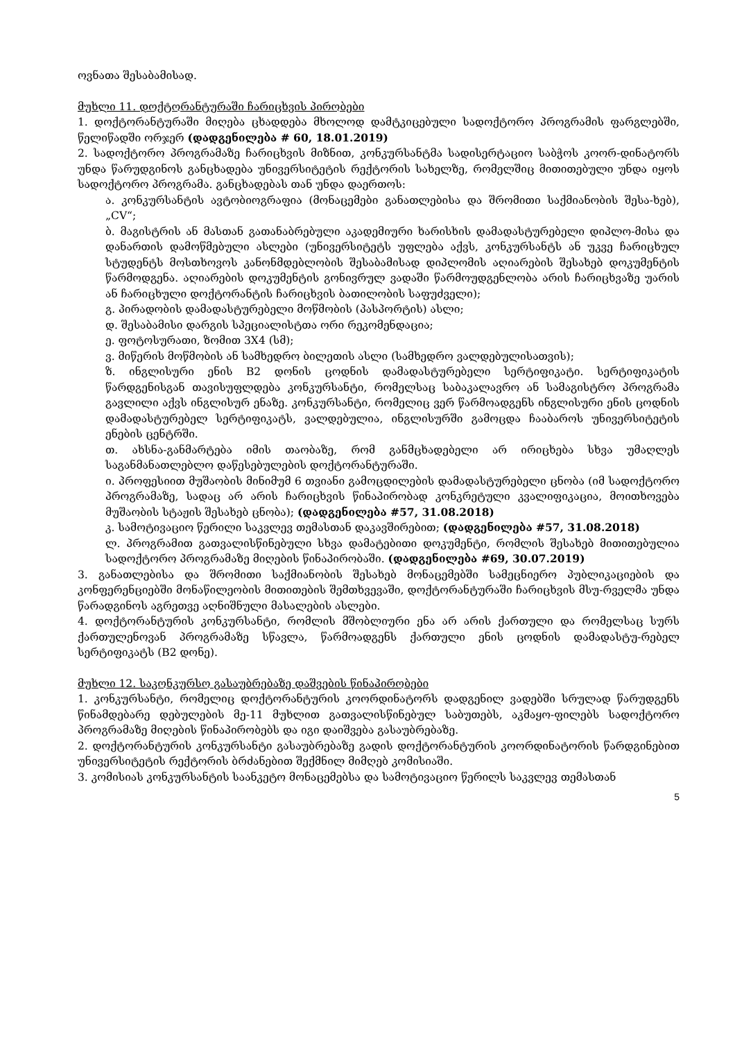ოვნათა შესაბამისად.
მუხლი 11. დოქტორანტურაში ჩარიცხვის პირობები
1. დოქტორანტურაში მიღება ცხადდება მხოლოდ დამტკიცებული სადოქტორო პროგრამის ფარგლებში, წელიწადში ორჯერ (დადგენილება # 60, 18.01.2019)
2. სადოქტორო პროგრამაზე ჩარიცხვის მიზნით, კონკურსანტმა სადისერტაციო საბჭოს კოორ-დინატორს უნდა წარუდგინოს განცხადება უნივერსიტეტის რექტორის სახელზე, რომელშიც მითითებული უნდა იყოს სადოქტორო პროგრამა. განცხადებას თან უნდა დაერთოს:
ა. კონკურსანტის ავტობიოგრაფია (მონაცემები განათლებისა და შრომითი საქმიანობის შესა-ხებ), „CV“;
ბ. მაგისტრის ან მასთან გათანაბრებული აკადემიური ხარისხის დამადასტურებელი დიპლო-მისა და დანართის დამოწმებული ასლები (უნივერსიტეტს უფლება აქვს, კონკურსანტს ან უკვე ჩარიცხულ სტუდენტს მოსთხოვოს კანონმდებლობის შესაბამისად დიპლომის აღიარების შესახებ დოკუმენტის წარმოდგენა. აღიარების დოკუმენტის გონივრულ ვადაში წარმოუდგენლობა არის ჩარიცხვაზე უარის ან ჩარიცხული დოქტორანტის ჩარიცხვის ბათილობის საფუძველი);
გ. პირადობის დამადასტურებელი მოწმობის (პასპორტის) ასლი;
დ. შესაბამისი დარგის სპეციალისტთა ორი რეკომენდაცია;
ე. ფოტოსურათი, ზომით 3X4 (სმ);
ვ. მიწერის მოწმობის ან სამხედრო ბილეთის ასლი (სამხედრო ვალდებულისათვის);
ზ. ინგლისური ენის B2 დონის ცოდნის დამადასტურებელი სერტიფიკატი. სერტიფიკატის წარდგენისგან თავისუფლდება კონკურსანტი, რომელსაც საბაკალავრო ან სამაგისტრო პროგრამა გავლილი აქვს ინგლისურ ენაზე. კონკურსანტი, რომელიც ვერ წარმოადგენს ინგლისური ენის ცოდნის დამადასტურებელ სერტიფიკატს, ვალდებულია, ინგლისურში გამოცდა ჩააბაროს უნივერსიტეტის ენების ცენტრში.
თ. ახსნა-განმარტება იმის თაობაზე, რომ განმცხადებელი არ ირიცხება სხვა უმაღლეს საგანმანათლებლო დაწესებულების დოქტორანტურაში.
ი. პროფესიით მუშაობის მინიმუმ 6 თვიანი გამოცდილების დამადასტურებელი ცნობა (იმ სადოქტორო პროგრამაზე, სადაც არ არის ჩარიცხვის წინაპირობად კონკრეტული კვალიფიკაცია, მოითხოვება მუშაობის სტაჟის შესახებ ცნობა); (დადგენილება #57, 31.08.2018)
კ. სამოტივაციო წერილი საკვლევ თემასთან დაკავშირებით; (დადგენილება #57, 31.08.2018)
ლ. პროგრამით გათვალისწინებული სხვა დამატებითი დოკუმენტი, რომლის შესახებ მითითებულია სადოქტორო პროგრამაზე მიღების წინაპირობაში. (დადგენილება #69, 30.07.2019)
3. განათლებისა და შრომითი საქმიანობის შესახებ მონაცემებში სამეცნიერო პუბლიკაციების და კონფერენციებში მონაწილეობის მითითების შემთხვევაში, დოქტორანტურაში ჩარიცხვის მსუ-რველმა უნდა წარადგინოს აგრეთვე აღნიშნული მასალების ასლები.
4. დოქტორანტურის კონკურსანტი, რომლის მშობლიური ენა არ არის ქართული და რომელსაც სურს ქართულენოვან პროგრამაზე სწავლა, წარმოადგენს ქართული ენის ცოდნის დამადასტუ-რებელ სერტიფიკატს (B2 დონე).
მუხლი 12. საკონკურსო გასაუბრებაზე დაშვების წინაპირობები
1. კონკურსანტი, რომელიც დოქტორანტურის კოორდინატორს დადგენილ ვადებში სრულად წარუდგენს წინამდებარე დებულების მე-11 მუხლით გათვალისწინებულ საბუთებს, აკმაყო-ფილებს სადოქტორო პროგრამაზე მიღების წინაპირობებს და იგი დაიშვება გასაუბრებაზე.
2. დოქტორანტურის კონკურსანტი გასაუბრებაზე გადის დოქტორანტურის კოორდინატორის წარდგინებით უნივერსიტეტის რექტორის ბრძანებით შექმნილ მიმღებ კომისიაში.
3. კომისიას კონკურსანტის საანკეტო მონაცემებსა და სამოტივაციო წერილს საკვლევ თემასთან
5